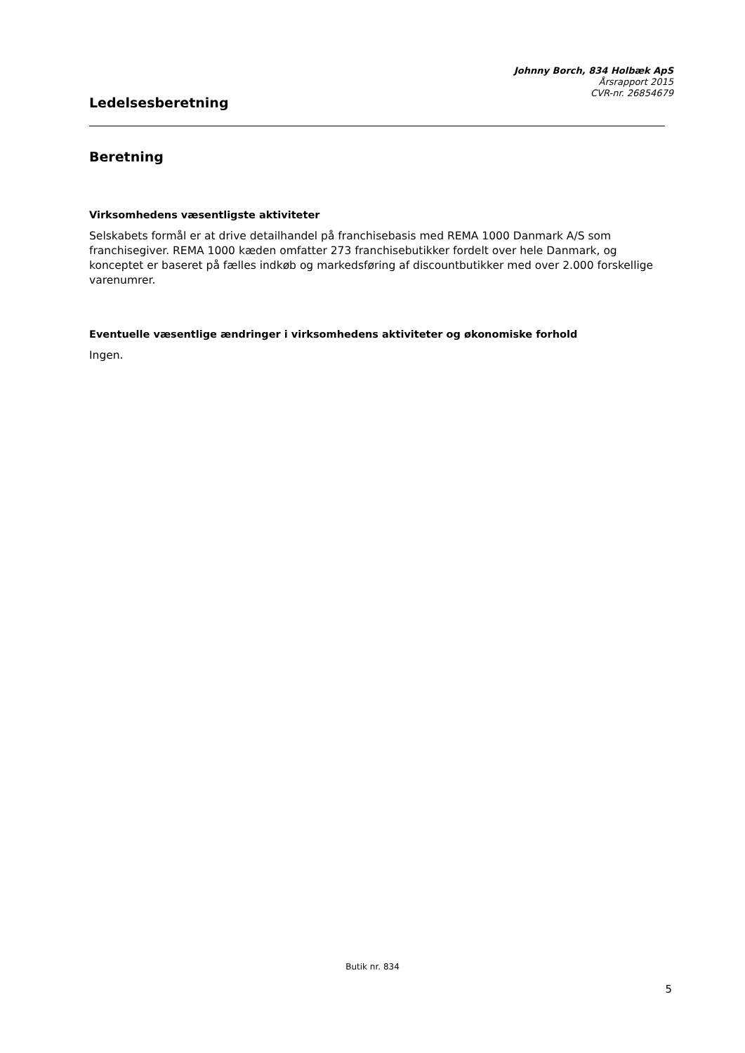Johnny Borch, 834 Holbæk ApS
Årsrapport 2015
CVR-nr. 26854679
Ledelsesberetning
Beretning
Virksomhedens væsentligste aktiviteter
Selskabets formål er at drive detailhandel på franchisebasis med REMA 1000 Danmark A/S som franchisegiver. REMA 1000 kæden omfatter 273 franchisebutikker fordelt over hele Danmark, og konceptet er baseret på fælles indkøb og markedsføring af discountbutikker med over 2.000 forskellige varenumrer.
Eventuelle væsentlige ændringer i virksomhedens aktiviteter og økonomiske forhold
Ingen.
Butik nr. 834
5